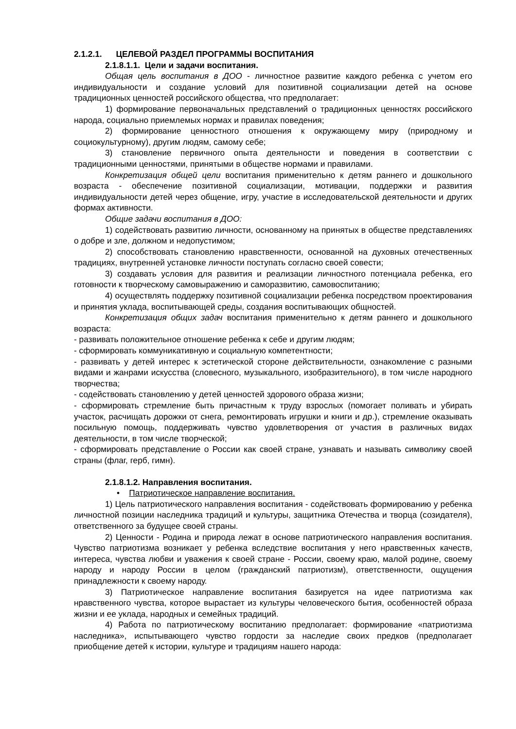2.1.2.1. ЦЕЛЕВОЙ РАЗДЕЛ ПРОГРАММЫ ВОСПИТАНИЯ
2.1.8.1.1. Цели и задачи воспитания.
Общая цель воспитания в ДОО - личностное развитие каждого ребенка с учетом его индивидуальности и создание условий для позитивной социализации детей на основе традиционных ценностей российского общества, что предполагает:
1) формирование первоначальных представлений о традиционных ценностях российского народа, социально приемлемых нормах и правилах поведения;
2) формирование ценностного отношения к окружающему миру (природному и социокультурному), другим людям, самому себе;
3) становление первичного опыта деятельности и поведения в соответствии с традиционными ценностями, принятыми в обществе нормами и правилами.
Конкретизация общей цели воспитания применительно к детям раннего и дошкольного возраста - обеспечение позитивной социализации, мотивации, поддержки и развития индивидуальности детей через общение, игру, участие в исследовательской деятельности и других формах активности.
Общие задачи воспитания в ДОО:
1) содействовать развитию личности, основанному на принятых в обществе представлениях о добре и зле, должном и недопустимом;
2) способствовать становлению нравственности, основанной на духовных отечественных традициях, внутренней установке личности поступать согласно своей совести;
3) создавать условия для развития и реализации личностного потенциала ребенка, его готовности к творческому самовыражению и саморазвитию, самовоспитанию;
4) осуществлять поддержку позитивной социализации ребенка посредством проектирования и принятия уклада, воспитывающей среды, создания воспитывающих общностей.
Конкретизация общих задач воспитания применительно к детям раннего и дошкольного возраста:
- развивать положительное отношение ребенка к себе и другим людям;
- сформировать коммуникативную и социальную компетентности;
- развивать у детей интерес к эстетической стороне действительности, ознакомление с разными видами и жанрами искусства (словесного, музыкального, изобразительного), в том числе народного творчества;
- содействовать становлению у детей ценностей здорового образа жизни;
- сформировать стремление быть причастным к труду взрослых (помогает поливать и убирать участок, расчищать дорожки от снега, ремонтировать игрушки и книги и др.), стремление оказывать посильную помощь, поддерживать чувство удовлетворения от участия в различных видах деятельности, в том числе творческой;
- сформировать представление о России как своей стране, узнавать и называть символику своей страны (флаг, герб, гимн).
2.1.8.1.2. Направления воспитания.
• Патриотическое направление воспитания.
1) Цель патриотического направления воспитания - содействовать формированию у ребенка личностной позиции наследника традиций и культуры, защитника Отечества и творца (созидателя), ответственного за будущее своей страны.
2) Ценности - Родина и природа лежат в основе патриотического направления воспитания. Чувство патриотизма возникает у ребенка вследствие воспитания у него нравственных качеств, интереса, чувства любви и уважения к своей стране - России, своему краю, малой родине, своему народу и народу России в целом (гражданский патриотизм), ответственности, ощущения принадлежности к своему народу.
3) Патриотическое направление воспитания базируется на идее патриотизма как нравственного чувства, которое вырастает из культуры человеческого бытия, особенностей образа жизни и ее уклада, народных и семейных традиций.
4) Работа по патриотическому воспитанию предполагает: формирование «патриотизма наследника», испытывающего чувство гордости за наследие своих предков (предполагает приобщение детей к истории, культуре и традициям нашего народа: